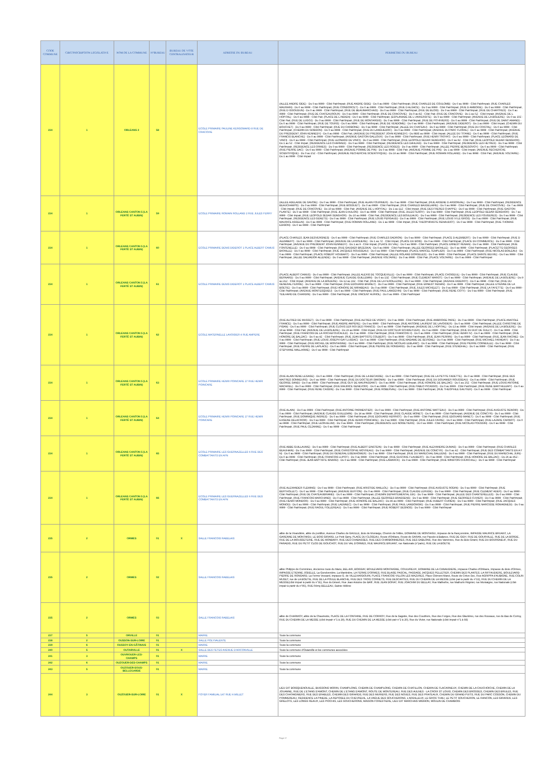| CODE COMMUNE | CIRCONSCRIPTION LEGISLATIVE | NOM DE LA COMMUNE | N°BUREAU | BUREAU DE VOTE CENTRALISATEUR | ADRESSE DU BUREAU | PERIMETRE DU BUREAU |
| --- | --- | --- | --- | --- | --- | --- |
| 234 | 1 | ORLEANS 2 | 58 | | ECOLE PRIMAIRE PAULINE KERGOMARD 8 RUE DE CRACOVIE | (ALLEE ANDRE GIDE) - Du 0 au 9999 - Côté Pair/Impair, (RUE ANDRE GIDE) - Du 0 au 9999 - Côté Pair/Impair, (RUE CHARLES DE COULOMB) - Du 0 au 9999 - Côté Pair/Impair, (RUE CHARLES MAURAIN) - Du 0 au 9999 - Côté Pair/Impair, (RUE CONDORCET) - Du 0 au 9999 - Côté Pair/Impair, (RUE D ALSACE) - Du 0 au 9999 - Côté Pair/Impair, (RUE D AMBOISE) - Du 0 au 9999 - Côté Pair/Impair, (RUE D ISSOUDUN) - Du 0 au 9999 - Côté Pair/Impair, (RUE DE BEAUMARCHAIS) - Du 0 au 9999 - Côté Pair/Impair, (RUE DE BLOIS) - Du 0 au 9999 - Côté Pair/Impair, (RUE DE CHARTRES) - Du 0 au 9999 - Côté Pair/Impair, (RUE DE CHATEAUROUX) - Du 0 au 9999 - Côté Pair/Impair, (RUE DE CRACOVIE) - Du 0 au 8Z - Côté Pair, (RUE DE CRACOVIE) - Du 1 au 5Z - Côté Impair, (AVENUE DE L HOPITAL) - Du 0 au 9998 - Côté Pair, (PLACE DE L INDIEN) - Du 0 au 9999 - Côté Pair/Impair, (ESPLANADE DE L UNIVERSITE) - Du 0 au 9999 - Côté Pair/Impair, (AVENUE DE LA BOLIERE) - Du 0 au 10Z - Côté Pair, (RUE DE LUGOJ) - Du 0 au 9999 - Côté Pair/Impair, (RUE DE MONTARGIS) - Du 0 au 9999 - Côté Pair/Impair, (RUE DE PITHIVIERS) - Du 0 au 9999 - Côté Pair/Impair, (RUE DE SAINT AMAND) - Du 0 au 9999 - Côté Pair/Impair, (RUE DE TOURS) - Du 0 au 9999 - Côté Pair/Impair, (RUE DE VENDOME) - Du 0 au 9999 - Côté Pair/Impair, (AVENUE DIDEROT) - Du 1 au 9999 - Côté Impair, (CHEMIN DU BOUCHET) - Du 0 au 9999 - Côté Pair/Impair, (RUE DU CARBONE) - Du 0 au 9999 - Côté Pair/Impair, (ALLEE DU CHATEAU) - Du 0 au 9999 - Côté Pair/Impair, (RUE DU CRISTAL) - Du 0 au 9999 - Côté Pair/Impair, (CHEMIN DU GOBSON) - Du 0 au 9999 - Côté Pair/Impair, (RUE DU LANGUEDOC) - Du 0 au 9999 - Côté Pair/Impair, (AVENUE DU PARC FLORAL) - Du 0 au 9999 - Côté Pair/Impair, (AVENUE DU PRESIDENT JOHN KENNEDY) - Du 0 au 9998 - Côté Pair, (AVENUE DU PRESIDENT JOHN KENNEDY) - Du 9BIS au 9999 - Côté Impair, (ALLEE DU TITANE) - Du 0 au 9999 - Côté Pair/Impair, (RUE FRANCIS BLANCHE) - Du 0 au 9999 - Côté Pair/Impair, (AVENUE GASTON GALLOUX) - Du 0 au 9999 - Côté Pair/Impair, (RUE HENRI TROYAT) - Du 0 au 9999 - Côté Pair/Impair, (PLACE LEONARD DE VINCI) - Du 0 au 9999 - Côté Pair/Impair, (RUE LEONARD DE VINCI) - Du 0 au 9999 - Côté Pair/Impair, (RUE LEOPOLD SEDAR SENGHOR) - Du 0 au 8Z - Côté Pair, (RUE LEOPOLD SEDAR SENGHOR) - Du 1 au 5Z - Côté Impair, (RESIDENCE LES CHARMES) - Du 0 au 9999 - Côté Pair/Impair, (RESIDENCE LES DAHLIAS) - Du 0 au 9999 - Côté Pair/Impair, (RESIDENCE LES HETRES) - Du 0 au 9999 - Côté Pair/Impair, (RESIDENCE LES ORMES) - Du 0 au 9999 - Côté Pair/Impair, (RESIDENCE LES ROSES) - Du 0 au 9999 - Côté Pair/Impair, (ALLEE PIERRE BEREGOVOY) - Du 0 au 9999 - Côté Pair/Impair, (RUE PIERRE DAC) - Du 0 au 9999 - Côté Pair/Impair, (AVENUE POMME DE PIN) - Du 0 au 9998 - Côté Pair, (AVENUE POMME DE PIN) - Du 1 au 9999 - Côté Impair, (AVENUE RECHERCHE SCIENTIFIQUE) - Du 0 au 15Z - Côté Pair/Impair, (AVENUE RECHERCHE SCIENTIFIQUE) - Du 16 au 9999 - Côté Pair/Impair, (RUE ROMAIN ROLLAND) - Du 0 au 9998 - Côté Pair, (AVENUE VOLTAIRE) - Du 1 au 9999 - Côté Impair |
| 234 | 1 | ORLEANS CANTON 5 (LA FERTÉ ST AUBIN) | 59 | | ECOLE PRIMAIRE ROMAIN ROLLAND 2 RUE JULES FERRY | (ALLEE ADELAIDE DE SAVOIE) - Du 0 au 9999 - Côté Pair/Impair, (RUE ALAIN FOURNIER) - Du 0 au 9999 - Côté Pair/Impair, (RUE ARSENE D ARSONVAL) - Du 0 au 9999 - Côté Pair/Impair, (RESIDENCE BEAUCHAMPS) - Du 0 au 9999 - Côté Pair/Impair, (RUE BOSSUET) - Du 0 au 9999 - Côté Pair/Impair, (RUE CHARLES BAUDELAIRE) - Du 0 au 9999 - Côté Pair/Impair, (RUE DE CRACOVIE) - Du 7 au 9999 - Côté Impair, (RUE DE CRACOVIE) - Du 10 au 9998 - Côté Pair, (AVENUE DE L HOPITAL) - Du 1 au 11Z - Côté Impair, (RUE DES FRERES CHAPPE) - Du 0 au 9999 - Côté Pair/Impair, (RUE GASTON PLANTE) - Du 0 au 9999 - Côté Pair/Impair, (RUE JEAN D AULON) - Du 0 au 9999 - Côté Pair/Impair, (RUE JULES FERRY) - Du 0 au 9999 - Côté Pair/Impair, (RUE LEOPOLD SEDAR SENGHOR) - Du 7 au 9999 - Côté Impair, (RUE LEOPOLD SEDAR SENGHOR) - Du 10 au 9998 - Côté Pair, (RESIDENCE LES BOULEAUX) - Du 0 au 9999 - Côté Pair/Impair, (RESIDENCE LES FOUGERES) - Du 0 au 9999 - Côté Pair/Impair, (RESIDENCE LES GENETS) - Du 0 au 9999 - Côté Pair/Impair, (RUE LOUIS PERGAUD) - Du 0 au 9999 - Côté Pair/Impair, (RUE LOUIS VI LE GROS) - Du 0 au 9999 - Côté Pair/Impair, (RUE MAURICE ASSELIN) - Du 0 au 9999 - Côté Pair/Impair, (RUE ROMAIN ROLLAND) - Du 1 au 9999 - Côté Impair, (RUE THEOPHRASTE RENAUDOT) - Du 0 au 9999 - Côté Pair/Impair, (RUE THOMAS EDISON) - Du 0 au 9999 - Côté Pair/Impair |
| 234 | 1 | ORLEANS CANTON 5 (LA FERTÉ ST AUBIN) | 60 | | ECOLE PRIMAIRE DENIS DIDEROT 1 PLACE ALBERT CAMUS | (PLACE CHARLES JEAN DESVERGNES) - Du 0 au 9999 - Côté Pair/Impair, (RUE CHARLES SADRON) - Du 0 au 9999 - Côté Pair/Impair, (PLACE D ALEMBERT) - Du 0 au 9999 - Côté Pair/Impair, (RUE D ALEMBERT) - Du 0 au 9999 - Côté Pair/Impair, (AVENUE DE LA BOLIERE) - Du 1 au 7Z - Côté Impair, (PLACE DU BOIS) - Du 0 au 9999 - Côté Pair/Impair, (PLACE DU COMMERCE) - Du 0 au 9999 - Côté Pair/Impair, (AVENUE DU PRESIDENT JOHN KENNEDY) - Du 1 au 9 - Côté Impair, (PLACE DU VAL) - Du 0 au 9999 - Côté Pair/Impair, (PLACE ERNEST RENAN) - Du 0 au 9999 - Côté Pair/Impair, (RUE FONTENELLE) - Du 0 au 9999 - Côté Pair/Impair, (RUE GAUDIER BRZESKA) - Du 0 au 9999 - Côté Pair/Impair, (ALLEE GEORGES BATAILLE) - Du 0 au 9999 - Côté Pair/Impair, (PLACETTE GEORGES BATAILLE) - Du 0 au 9999 - Côté Pair/Impair, (RUE JACQUES ROUSSEAU) - Du 0 au 9999 - Côté Pair/Impair, (PLACE MARCEL TEMPLIER) - Du 0 au 9999 - Côté Pair/Impair, (RUE NICOLAS BOILEAU) - Du 0 au 9999 - Côté Pair/Impair, (PLACE ROBERT HOUBART) - Du 0 au 9999 - Côté Pair/Impair, (ALLEE ROLAND DORGELES) - Du 0 au 9999 - Côté Pair/Impair, (PLACE SAINTE BEUVE) - Du 0 au 9999 - Côté Pair/Impair, (ALLEE SALVADOR ALLENDE) - Du 0 au 9999 - Côté Pair/Impair, (AVENUE VOLTAIRE) - Du 0 au 9998 - Côté Pair, (PLACE VOLTAIRE) - Du 0 au 9999 - Côté Pair/Impair |
| 234 | 1 | ORLEANS CANTON 5 (LA FERTÉ ST AUBIN) | 61 | | ECOLE PRIMAIRE DENIS DIDEROT 1 PLACE ALBERT CAMUS | (PLACE ALBERT CAMUS) - Du 0 au 9999 - Côté Pair/Impair, (ALLEE ALEXIS DE TOCQUEVILLE) - Du 0 au 9999 - Côté Pair/Impair, (PLACE CHOISEUL) - Du 0 au 9999 - Côté Pair/Impair, (RUE CLAUDE BERNARD) - Du 0 au 9999 - Côté Pair/Impair, (AVENUE CLAUDE GUILLEMIN) - Du 0 au 13Z - Côté Pair/Impair, (RUE CLEMENT MAROT) - Du 0 au 9999 - Côté Pair/Impair, (AVENUE DE LA BOLIERE) - Du 9 au 21Z - Côté Impair, (AVENUE DE LA BOLIERE) - Du 12 au 16Z - Côté Pair, (RUE DE LA FEROLLERIE) - Du 0 au 9999 - Côté Pair/Impair, (AVENUE DIDEROT) - Du 0 au 9998 - Côté Pair, (RUE DU GENERAL FERRIE) - Du 0 au 9999 - Côté Pair/Impair, (RUE EDOUARD BRANLY) - Du 0 au 9999 - Côté Pair/Impair, (RUE ERNEST RENAN) - Du 0 au 9999 - Côté Pair/Impair, (ALLEE ETIENNE DE LA BOETIE) - Du 0 au 9999 - Côté Pair/Impair, (RUE HONORE DE MIRABEAU) - Du 0 au 9999 - Côté Pair/Impair, (RUE JULES MICHELET) - Du 0 au 9999 - Côté Pair/Impair, (RUE LA FAYETTE) - Du 0 au 9999 - Côté Pair/Impair, (AVENUE MONTESQUIEU) - Du 0 au 9999 - Côté Pair/Impair, (RUE PAUL LANGEVIN) - Du 0 au 9999 - Côté Pair/Impair, (RUE RENE COTY) - Du 0 au 9999 - Côté Pair/Impair, (RUE TEILHARD DE CHARDIN) - Du 0 au 9999 - Côté Pair/Impair, (RUE VINCENT AURIOL) - Du 0 au 9999 - Côté Pair/Impair |
| 234 | 1 | ORLEANS CANTON 5 (LA FERTÉ ST AUBIN) | 62 | | ECOLE MATERNELLE LAVOISIER 4 RUE AMPERE | (RUE ALFRED DE MUSSET) - Du 0 au 9999 - Côté Pair/Impair, (RUE ALFRED DE VIGNY) - Du 0 au 9999 - Côté Pair/Impair, (RUE AMBROISE PARE) - Du 0 au 9999 - Côté Pair/Impair, (PLACE ANATOLE FRANCE) - Du 0 au 9999 - Côté Pair/Impair, (RUE ANDRE AMPERE) - Du 0 au 9999 - Côté Pair/Impair, (RUE ANTOINE LAURENT DE LAVOISIER) - Du 0 au 9999 - Côté Pair/Impair, (ALLEE CHRISTINE DE PISAN) - Du 0 au 9999 - Côté Pair/Impair, (RUE CLOVIS 1ER ROI DES FRANCS) - Du 0 au 9999 - Côté Pair/Impair, (AVENUE DE L HOPITAL) - Du 13 au 9999 - Côté Impair, (AVENUE DE LA BOLIERE) - Du 18 au 9998 - Côté Pair, (AVENUE DE LA BOLIERE) - Du 23 au 9999 - Côté Impair, (RUE DU DOCTEUR SCHWEITZER) - Du 0 au 9999 - Côté Pair/Impair, (RUE DU DUC DE SULLY) - Du 0 au 9999 - Côté Pair/Impair, (RUE FRANCOIS DE LA ROCHEFOUCAULD) - Du 0 au 9999 - Côté Pair/Impair, (RUE FRANCOIS II) - Du 0 au 9999 - Côté Pair/Impair, (RUE HENRI IV) - Du 0 au 9999 - Côté Pair/Impair, (RUE HONORE DE BALZAC) - Du 0 au 4Z - Côté Pair/Impair, (RUE JEAN BAPTISTE COLBERT) - Du 0 au 9999 - Côté Pair/Impair, (RUE JEAN PERRIN) - Du 0 au 9999 - Côté Pair/Impair, (RUE JEAN RACINE) - Du 0 au 9999 - Côté Pair/Impair, (RUE LOUIS JOSEPH GAY LUSSAC) - Du 0 au 9999 - Côté Pair/Impair, (RUE MADAME DE SEVIGNE) - Du 0 au 9999 - Côté Pair/Impair, (RUE MICHAEL FARADAY) - Du 0 au 9999 - Côté Pair/Impair, (RUE MICHEL DE MONTAIGNE) - Du 0 au 9999 - Côté Pair/Impair, (RUE NICOLAS LEBLANC) - Du 0 au 9999 - Côté Pair/Impair, (RUE PIERRE CORNEILLE) - Du 0 au 9999 - Côté Pair/Impair, (RUE PIERRE DE LAPLACE) - Du 0 au 9999 - Côté Pair/Impair, (RUE PIERRE DE RONSARD) - Du 0 au 9999 - Côté Pair/Impair, (RUE STENDHAL) - Du 0 au 9999 - Côté Pair/Impair, (RUE STEPHANE MALLARME) - Du 0 au 9999 - Côté Pair/Impair |
| 234 | 1 | ORLEANS CANTON 5 (LA FERTÉ ST AUBIN) | 63 | | ECOLE PRIMAIRE HENRI POINCARE 27 RUE HENRI POINCARE | (RUE ALAIN RENE LESAGE) - Du 0 au 9999 - Côté Pair/Impair, (RUE DE LA BECASSE) - Du 0 au 9999 - Côté Pair/Impair, (RUE DE LA PETITE FADETTE) - Du 0 au 9999 - Côté Pair/Impair, (RUE DES MAITRES SONNEURS) - Du 0 au 9999 - Côté Pair/Impair, (RUE DU DOCTEUR SIMONIN) - Du 0 au 9999 - Côté Pair/Impair, (RUE DU DOUANIER ROUSSEAU) - Du 0 au 9999 - Côté Pair/Impair, (RUE GEORGE SAND) - Du 0 au 9999 - Côté Pair/Impair, (RUE GUY DE MAUPASSANT) - Du 0 au 9999 - Côté Pair/Impair, (RUE HONORE DE BALZAC) - Du 5 au 25Z - Côté Pair/Impair, (RUE LOUIS ANTOINE MACAREL) - Du 0 au 9999 - Côté Pair/Impair, (RUE MAURICE GENEVOIX) - Du 0 au 9999 - Côté Pair/Impair, (RUE PABLO PICASSO) - Du 0 au 9999 - Côté Pair/Impair, (RUE RENE BARTHELEMY) - Du 0 au 9999 - Côté Pair/Impair, (RUE RENE CASSIN) - Du 0 au 9999 - Côté Pair/Impair, (RUE ROBERVAL) - Du 0 au 9999 - Côté Pair/Impair, (RUE THEOPHILE GAUTIER) - Du 0 au 9999 - Côté Pair/Impair |
| 234 | 1 | ORLEANS CANTON 5 (LA FERTÉ ST AUBIN) | 64 | | ECOLE PRIMAIRE HENRI POINCARE 27 RUE HENRI POINCARE | (RUE ALAIN) - Du 0 au 9999 - Côté Pair/Impair, (RUE ANTOINE PARMENTIER) - Du 0 au 9999 - Côté Pair/Impair, (RUE ANTOINE WATTEAU) - Du 0 au 9999 - Côté Pair/Impair, (RUE AUGUSTE RENOIR) - Du 0 au 9999 - Côté Pair/Impair, (AVENUE CLAUDE GUILLEMIN) - Du 14 au 9999 - Côté Pair/Impair, (RUE CLAUDE MONET) - Du 0 au 9999 - Côté Pair/Impair, (AVENUE DE CONCYR) - Du 5 au 9999 - Côté Pair/Impair, (RUE DOMINIQUE INGRES) - Du 0 au 9999 - Côté Pair/Impair, (RUE EDOUARD HERRIOT) - Du 0 au 9999 - Côté Pair/Impair, (RUE EDOUARD MANET) - Du 0 au 9999 - Côté Pair/Impair, (RUE EUGENE DELACROIX) - Du 0 au 9999 - Côté Pair/Impair, (RUE HENRI POINCARE) - Du 0 au 9999 - Côté Pair/Impair, (RUE JULES FAVRE) - Du 0 au 9999 - Côté Pair/Impair, (RUE LAZARE CARNOT) - Du 0 au 9999 - Côté Pair/Impair, (RUE LEON BLUM) - Du 0 au 9999 - Côté Pair/Impair, (RESIDENCE LES NOISETIERS) - Du 0 au 9999 - Côté Pair/Impair, (RUE NICOLAS POUSSIN) - Du 0 au 9999 - Côté Pair/Impair, (RUE PAUL CEZANNE) - Du 0 au 9999 - Côté Pair/Impair |
| 234 | 1 | ORLEANS CANTON 5 (LA FERTÉ ST AUBIN) | 65 | | ECOLE PRIMAIRE LES GUERNAZELLES 6 RUE DES COMBATTANTS EN AFN | (RUE ABBE GUILLAUME) - Du 0 au 9999 - Côté Pair/Impair, (RUE ALBERT EINSTEIN) - Du 0 au 9999 - Côté Pair/Impair, (RUE ALEXANDRE DUMAS) - Du 0 au 9999 - Côté Pair/Impair, (RUE CHARLES BEAUHAIN) - Du 0 au 9999 - Côté Pair/Impair, (RUE CHRISTOPHE MOYREAU) - Du 0 au 9999 - Côté Pair/Impair, (AVENUE DE CONCYR) - Du 0 au 4Z - Côté Pair/Impair, (RUE DES COMBATTANTS EN A F N) - Du 0 au 9999 - Côté Pair/Impair, (RUE DU GENERAL EISENHOWER) - Du 0 au 9999 - Côté Pair/Impair, (RUE DU MARECHAL GALLIENI) - Du 0 au 9999 - Côté Pair/Impair, (RUE DU MARECHAL JUIN) - Du 0 au 9999 - Côté Pair/Impair, (RUE FRANCOIS LUPOT) - Du 0 au 9999 - Côté Pair/Impair, (RUE GUSTAVE FLAUBERT) - Du 0 au 9999 - Côté Pair/Impair, (RUE HONORE DE BALZAC) - Du 26 au 45Z - Côté Pair/Impair, (RUE JEAN BAPTISTE ISNARD) - Du 0 au 9999 - Côté Pair/Impair, (RUE LAMARCK) - Du 0 au 9999 - Côté Pair/Impair, (RUE WINSTON CHURCHILL) - Du 0 au 9999 - Côté Pair/Impair |
| 234 | 1 | ORLEANS CANTON 5 (LA FERTÉ ST AUBIN) | 66 | | ECOLE PRIMAIRE LES GUERNAZELLES 6 RUE DES COMBATTANTS EN AFN | (RUE ALEXANDER FLEMING) - Du 0 au 9999 - Côté Pair/Impair, (RUE ARISTIDE MAILLOL) - Du 0 au 9999 - Côté Pair/Impair, (RUE AUGUSTE RODIN) - Du 0 au 9999 - Côté Pair/Impair, (RUE BERTHOLLET) - Du 0 au 9999 - Côté Pair/Impair, (AVENUE BUFFON) - Du 0 au 9999 - Côté Pair/Impair, (RUE CLAUDE LERUDE) - Du 0 au 9999 - Côté Pair/Impair, (RUE CLEMENT ADER) - Du 0 au 9999 - Côté Pair/Impair, (RUE DE CHATEAUBRIAND) - Du 0 au 9999 - Côté Pair/Impair, (CHEMIN DEPARTEMENTAL 326) - Du 0 au 9999 - Côté Pair/Impair, (ALLEE DES CHANTERELLES) - Du 0 au 9999 - Côté Pair/Impair, (RUE FRANCOIS MARCHAND) - Du 0 au 9999 - Côté Pair/Impair, (ALLEE GEORGES BRASSENS) - Du 0 au 9999 - Côté Pair/Impair, (RUE GEORGES CUVIER) - Du 0 au 9999 - Côté Pair/Impair, (RUE HENRI MONDOR) - Du 0 au 9999 - Côté Pair/Impair, (RUE HONORE DE BALZAC) - Du 46 au 9999 - Côté Pair/Impair, (RUE HUBERT CURIEN) - Du 0 au 9999 - Côté Pair/Impair, (RUE JACQUES MONOD) - Du 0 au 9999 - Côté Pair/Impair, (RUE LAENNEC) - Du 0 au 9999 - Côté Pair/Impair, (RUE PAUL LANDOWSKI) - Du 0 au 9999 - Côté Pair/Impair, (RUE PIERRE NARCISSE ROMAGNESI) - Du 0 au 9999 - Côté Pair/Impair, (RUE RAOUL FOLLEREAU) - Du 0 au 9999 - Côté Pair/Impair, (RUE ROBERT DESNOS) - Du 0 au 9999 - Côté Pair/Impair |
| 235 | 2 | ORMES | 01 | X | SALLE FRANCOIS RABELAIS | allée de la Vivandière, allée du portillon, Avenue Charles de GAULLE, Bois de Montaigu, Chemin de l'Allée, DOMAINE DE MONTAIGU, impasse de la Rançonnière, IMPASSE MAURICE BRUANT, LA GARENNE DE MONTAIGU, LE BOIS GIRARD, Le Petit Sarry, PLACE DU CLOSEAU, Route d'Orléans, Route de SARAN, rue Passée à Balance, RUE DE GIDY, RUE DE GOURVILLE, RUE DE LA BORDE, RUE DE LA MOUSSETERIE, RUE DE MONBARY, RUE DES CHABASSES, RUE DES CHARBONNIERES, RUE DES SABLONS, Rue des Varennes, Rue du Bois Girard, RUE DU BOURGNEUF, RUE DU PARADIS, RUE DU PETIT CLOS DE GOUCHOT, RUE DU VAL D'ORMES, RUE MAURICE BRUANT, rue Nationale (n°pairs), RUE DE LA BOETIE |
| 235 | 2 | ORMES | 02 | | SALLE FRANCOIS RABELAIS | allée Philippe de Commines, Ancienne route du Mans, BEL AIR, BOISSAY, BOULEVARD MONTAIGNE, COULVREUX, DOMAINE DE LA CANAUDIERE, impasse Charles d'Orléans, Impasse du Bois d'Ormes, IMPASSE ETIENNE JODELLE, La Gondonnière, La Martinière, LA FERME D'ORMES, RUE BLAISE PASCAL, PASSAGE JACQUES PELLETIER, CHEMIN DES PLANTES, LA RIFFAUDIERE, BOULEVARD PIERRE DE RONSARD, La Ferme Vessard, impasse G. de VILLEHARDOUIN, PLACE FRANCOIS VILLON LES MAZURES, Place Clément Marot, Route de Crève Sec, Rue AGRIPPA d'AUBIGNE, RUE COLIN MUSET, rue de LA BOETIE, RUE DE LA POULE BLANCHE, RUE DES TROIS CORNETS, RUE DESCARTES, RUE DU CHEMIN DE LA MESSE (côté pair à partir du n°22), RUE DU CHEMIN DE LA MESSE(côté impair à partir du n°31), Rue du Désert, Rue Jean Antoine De BAÏF, RUE JEAN DORAT, RUE JOACHIM DU BELLAY, Rue Malherbe, rue Mathurin Régnier, rue Montaigne, rue Nationale (côté impair à partir du n°85), RUE Rémy BELLEAU, Sainte Hélène |
| 235 | 2 | ORMES | 03 | | SALLE FRANCOIS RABELAIS | allée de CHARMOY, allée de la Chaumette, PLACE DE LA FONTAINE, RUE DE CORROY, Rue de la Sagette, Rue des Coudriers, Rue des Forges, Rue des Glazières, rue des Roseaux, rue du Bas de Corroy, RUE DU CHEMIN DE LA MESSE (côté impair n°1 à 29), RUE DU CHEMIN DE LA MESSE (côté pair n°2 à 20), Rue du Vivier, rue Nationale (côté impair n°1 à 93) |
| 237 | 5 | ORVILLE | 01 | | MAIRIE | Toute la commune |
| 238 | 2 | OUSSON-SUR-LOIRE | 01 | | SALLE POLYVALENTE | Toute la commune |
| 239 | 6 | OUSSOY-EN-GÂTINAIS | 01 | | MAIRIE | Toute la commune |
| 240 | 5 | OUTARVILLE | 01 | X | SALLE DES FETES AVENUE D'ARCONVILLE | Toute la commune d'Outarville et les communes associées |
| 241 | 3 | OUVROUER-LES-CHAMPS | 01 | | MAIRIE | Toute la commune |
| 242 | 6 | OUZOUER-DES-CHAMPS | 01 | | MAIRIE | Toute la commune |
| 243 | 5 | OUZOUER-SOUS-BELLEGARDE | 01 | | MAIRIE | Toute la commune |
| 244 | 3 | OUZOUER-SUR-LOIRE | 01 | X | FOYER FAMILIAL 147 RUE H.MILLET | LIEU DIT BOISQUENOUILLE, BUISSONS MORIN, CHAMPLONG, CHEMIN DE CHAMPLONG, CHEMIN DE CHATILLON, CHEMIN DE FLACARNEUX, CHEMIN DE LA CAUCHOICHE, CHEMIN DE LA JOUANNE, RUE DE L'ETANG D'AMONT, CHEMIN DE L'ETANG D'AMONT, ROUTE DE MONTEREAU, RUE DES AULNES - LA CROIX ST LOUIS, CHEMIN DES BROSSES, CHEMIN DES BRULES, RUE DES CHATAIGNIERS, RUE DES ERABLES, CHEMIN DES GIRARDS, RUE DES MURIERS, RUE DES NOUES, RUE DES PRATEAUX, CHEMIN DU GRAND PUITS, RUE DU PARC COSSON, CHEMIN DU POMMEREAU, RESIDENCE LA PINEDE, LA REPOSEE DU CHEVREUIL, LA VAGUE DES SOUCHERONS, L'ARDILLEUX, LE GROS THAU, LE PETIT SOUCHERON, LE RANCON, LES GIRARDS, LES GRELOTS, LES LONGS REAUX, LES PIOCHIS, LES SOUCHERONS, MAISON FORESTIERE, LIEU DIT MARCHAIS MIGNON, MOULIN DE CHAMBOIS |
Page 17